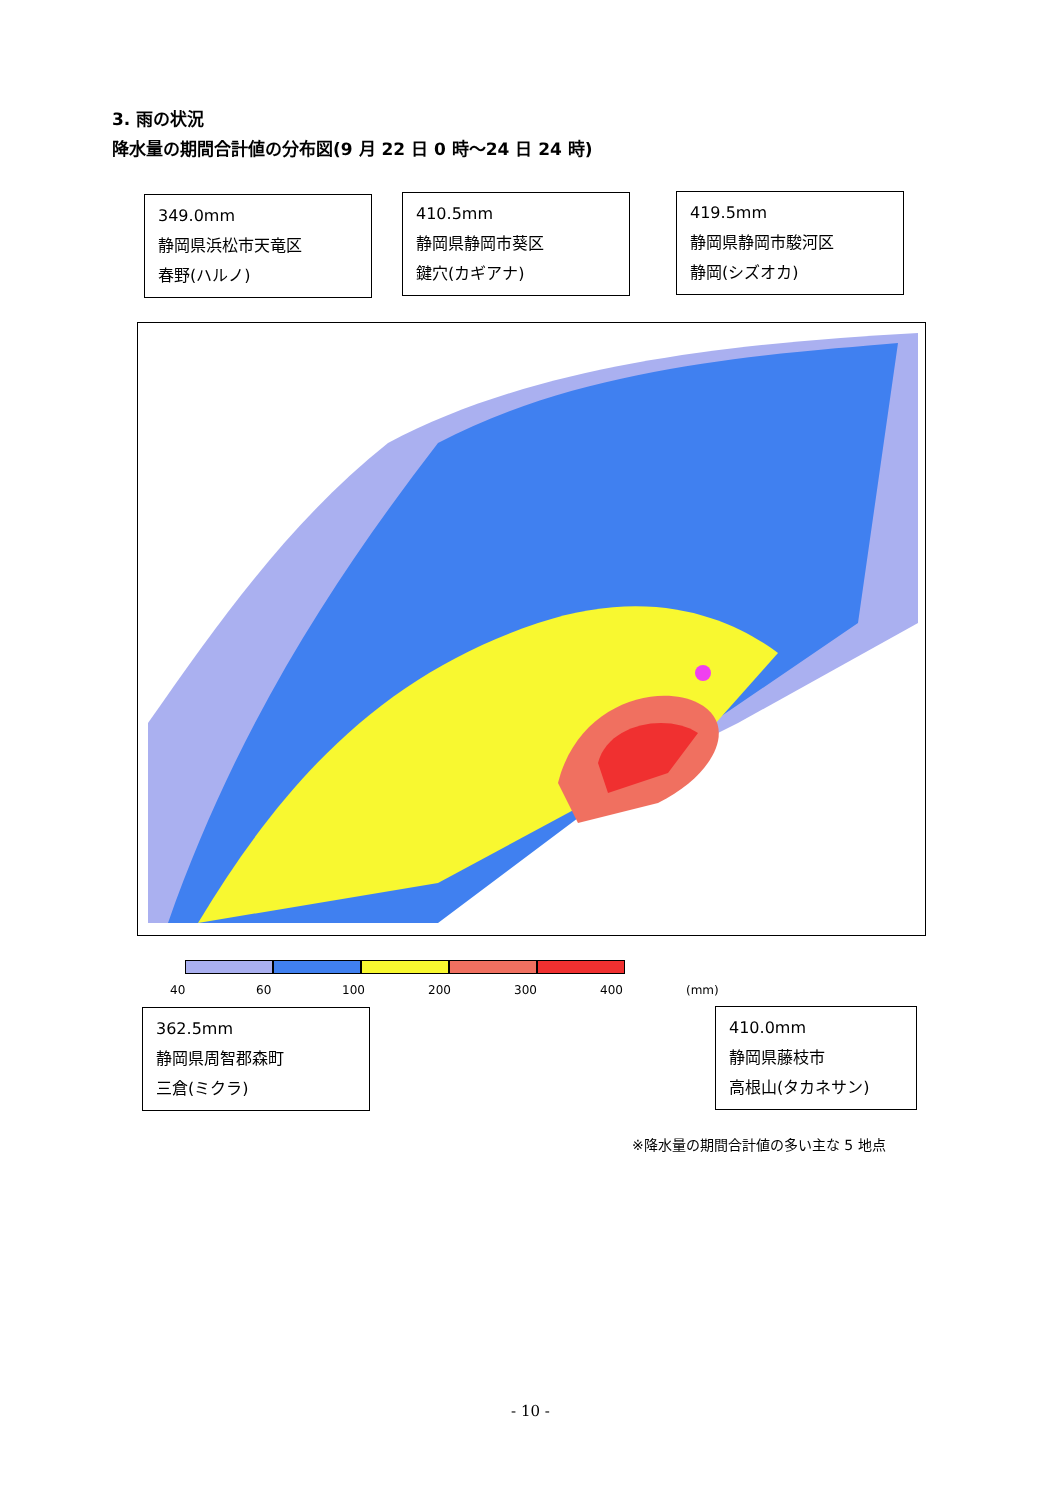3. 雨の状況
降水量の期間合計値の分布図(9 月 22 日 0 時～24 日 24 時)
349.0mm
静岡県浜松市天竜区
春野(ハルノ)
410.5mm
静岡県静岡市葵区
鍵穴(カギアナ)
419.5mm
静岡県静岡市駿河区
静岡(シズオカ)
40 60 100 200 300 400 (mm)
362.5mm
静岡県周智郡森町
三倉(ミクラ)
410.0mm
静岡県藤枝市
高根山(タカネサン)
※降水量の期間合計値の多い主な 5 地点
- 10 -